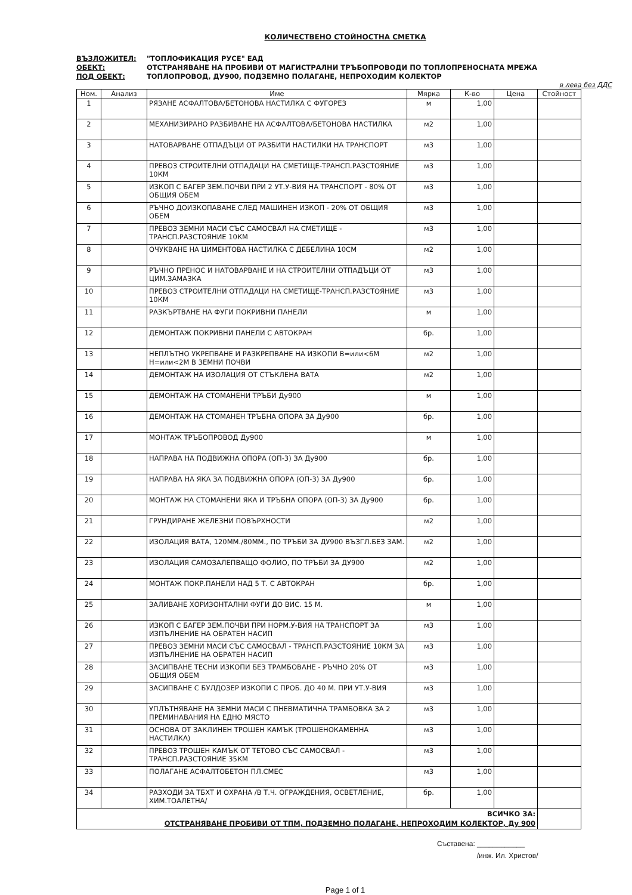КОЛИЧЕСТВЕНО СТОЙНОСТНА СМЕТКА
ВЪЗЛОЖИТЕЛ: "ТОПЛОФИКАЦИЯ РУСЕ" ЕАД
ОБЕКТ: ОТСТРАНЯВАНЕ НА ПРОБИВИ ОТ МАГИСТРАЛНИ ТРЪБОПРОВОДИ ПО ТОПЛОПРЕНОСНАТА МРЕЖА
ПОД ОБЕКТ: ТОПЛОПРОВОД, ДУ900, ПОДЗЕМНО ПОЛАГАНЕ, НЕПРОХОДИМ КОЛЕКТОР
в лева без ДДС
| Ном. | Анализ | Име | Мярка | К-во | Цена | Стойност |
| --- | --- | --- | --- | --- | --- | --- |
| 1 | | РЯЗАНЕ АСФАЛТОВА/БЕТОНОВА НАСТИЛКА С ФУГОРЕЗ | м | 1,00 | | |
| 2 | | МЕХАНИЗИРАНО РАЗБИВАНЕ НА АСФАЛТОВА/БЕТОНОВА НАСТИЛКА | м2 | 1,00 | | |
| 3 | | НАТОВАРВАНЕ ОТПАДЪЦИ ОТ РАЗБИТИ НАСТИЛКИ НА ТРАНСПОРТ | м3 | 1,00 | | |
| 4 | | ПРЕВОЗ СТРОИТЕЛНИ ОТПАДАЦИ НА СМЕТИЩЕ-ТРАНСП.РАЗСТОЯНИЕ 10КМ | м3 | 1,00 | | |
| 5 | | ИЗКОП С БАГЕР ЗЕМ.ПОЧВИ ПРИ 2 УТ.У-ВИЯ НА ТРАНСПОРТ - 80% ОТ ОБЩИЯ ОБЕМ | м3 | 1,00 | | |
| 6 | | РЪЧНО ДОИЗКОПАВАНЕ СЛЕД МАШИНЕН ИЗКОП - 20% ОТ ОБЩИЯ ОБЕМ | м3 | 1,00 | | |
| 7 | | ПРЕВОЗ ЗЕМНИ МАСИ СЪС САМОСВАЛ НА СМЕТИЩЕ - ТРАНСП.РАЗСТОЯНИЕ 10КМ | м3 | 1,00 | | |
| 8 | | ОЧУКВАНЕ НА ЦИМЕНТОВА НАСТИЛКА С ДЕБЕЛИНА 10СМ | м2 | 1,00 | | |
| 9 | | РЪЧНО ПРЕНОС И НАТОВАРВАНЕ И НА СТРОИТЕЛНИ ОТПАДЪЦИ ОТ ЦИМ.ЗАМАЗКА | м3 | 1,00 | | |
| 10 | | ПРЕВОЗ СТРОИТЕЛНИ ОТПАДАЦИ НА СМЕТИЩЕ-ТРАНСП.РАЗСТОЯНИЕ 10КМ | м3 | 1,00 | | |
| 11 | | РАЗКЪРТВАНЕ НА ФУГИ ПОКРИВНИ ПАНЕЛИ | м | 1,00 | | |
| 12 | | ДЕМОНТАЖ ПОКРИВНИ ПАНЕЛИ С АВТОКРАН | бр. | 1,00 | | |
| 13 | | НЕПЛЪТНО УКРЕПВАНЕ И РАЗКРЕПВАНЕ НА ИЗКОПИ В=или<6М Н=или<2М В ЗЕМНИ ПОЧВИ | м2 | 1,00 | | |
| 14 | | ДЕМОНТАЖ НА ИЗОЛАЦИЯ ОТ СТЪКЛЕНА ВАТА | м2 | 1,00 | | |
| 15 | | ДЕМОНТАЖ НА СТОМАНЕНИ ТРЪБИ Ду900 | м | 1,00 | | |
| 16 | | ДЕМОНТАЖ НА СТОМАНЕН ТРЪБНА ОПОРА ЗА Ду900 | бр. | 1,00 | | |
| 17 | | МОНТАЖ ТРЪБОПРОВОД Ду900 | м | 1,00 | | |
| 18 | | НАПРАВА НА ПОДВИЖНА ОПОРА (ОП-3) ЗА Ду900 | бр. | 1,00 | | |
| 19 | | НАПРАВА НА ЯКА ЗА ПОДВИЖНА ОПОРА (ОП-3) ЗА Ду900 | бр. | 1,00 | | |
| 20 | | МОНТАЖ НА СТОМАНЕНИ ЯКА И ТРЪБНА ОПОРА (ОП-3) ЗА Ду900 | бр. | 1,00 | | |
| 21 | | ГРУНДИРАНЕ ЖЕЛЕЗНИ ПОВЪРХНОСТИ | м2 | 1,00 | | |
| 22 | | ИЗОЛАЦИЯ ВАТА, 120ММ./80ММ., ПО ТРЪБИ ЗА ДУ900 ВЪЗГЛ.БЕЗ ЗАМ. | м2 | 1,00 | | |
| 23 | | ИЗОЛАЦИЯ САМОЗАЛЕПВАЩО ФОЛИО, ПО ТРЪБИ ЗА ДУ900 | м2 | 1,00 | | |
| 24 | | МОНТАЖ ПОКР.ПАНЕЛИ НАД 5 Т. С АВТОКРАН | бр. | 1,00 | | |
| 25 | | ЗАЛИВАНЕ ХОРИЗОНТАЛНИ ФУГИ ДО ВИС. 15 М. | м | 1,00 | | |
| 26 | | ИЗКОП С БАГЕР ЗЕМ.ПОЧВИ ПРИ НОРМ.У-ВИЯ НА ТРАНСПОРТ ЗА ИЗПЪЛНЕНИЕ НА ОБРАТЕН НАСИП | м3 | 1,00 | | |
| 27 | | ПРЕВОЗ ЗЕМНИ МАСИ СЪС САМОСВАЛ - ТРАНСП.РАЗСТОЯНИЕ 10КМ ЗА ИЗПЪЛНЕНИЕ НА ОБРАТЕН НАСИП | м3 | 1,00 | | |
| 28 | | ЗАСИПВАНЕ ТЕСНИ ИЗКОПИ БЕЗ ТРАМБОВАНЕ - РЪЧНО 20% ОТ ОБЩИЯ ОБЕМ | м3 | 1,00 | | |
| 29 | | ЗАСИПВАНЕ С БУЛДОЗЕР ИЗКОПИ С ПРОБ. ДО 40 М. ПРИ УТ.У-ВИЯ | м3 | 1,00 | | |
| 30 | | УПЛЪТНЯВАНЕ НА ЗЕМНИ МАСИ С ПНЕВМАТИЧНА ТРАМБОВКА ЗА 2 ПРЕМИНАВАНИЯ НА ЕДНО МЯСТО | м3 | 1,00 | | |
| 31 | | ОСНОВА ОТ ЗАКЛИНЕН ТРОШЕН КАМЪК (ТРОШЕНОКАМЕННА НАСТИЛКА) | м3 | 1,00 | | |
| 32 | | ПРЕВОЗ ТРОШЕН КАМЪК ОТ ТЕТОВО СЪС САМОСВАЛ - ТРАНСП.РАЗСТОЯНИЕ 35КМ | м3 | 1,00 | | |
| 33 | | ПОЛАГАНЕ АСФАЛТОБЕТОН ПЛ.СМЕС | м3 | 1,00 | | |
| 34 | | РАЗХОДИ ЗА ТБХТ И ОХРАНА /В Т.Ч. ОГРАЖДЕНИЯ, ОСВЕТЛЕНИЕ, ХИМ.ТОАЛЕТНА/ | бр. | 1,00 | | |
| ВСИЧКО ЗА: ОТСТРАНЯВАНЕ ПРОБИВИ ОТ ТПМ, ПОДЗЕМНО ПОЛАГАНЕ, НЕПРОХОДИМ КОЛЕКТОР, Ду 900 | | | | | | |
Съставена: ____________
/инж. Ил. Христов/
Page 1 of 1